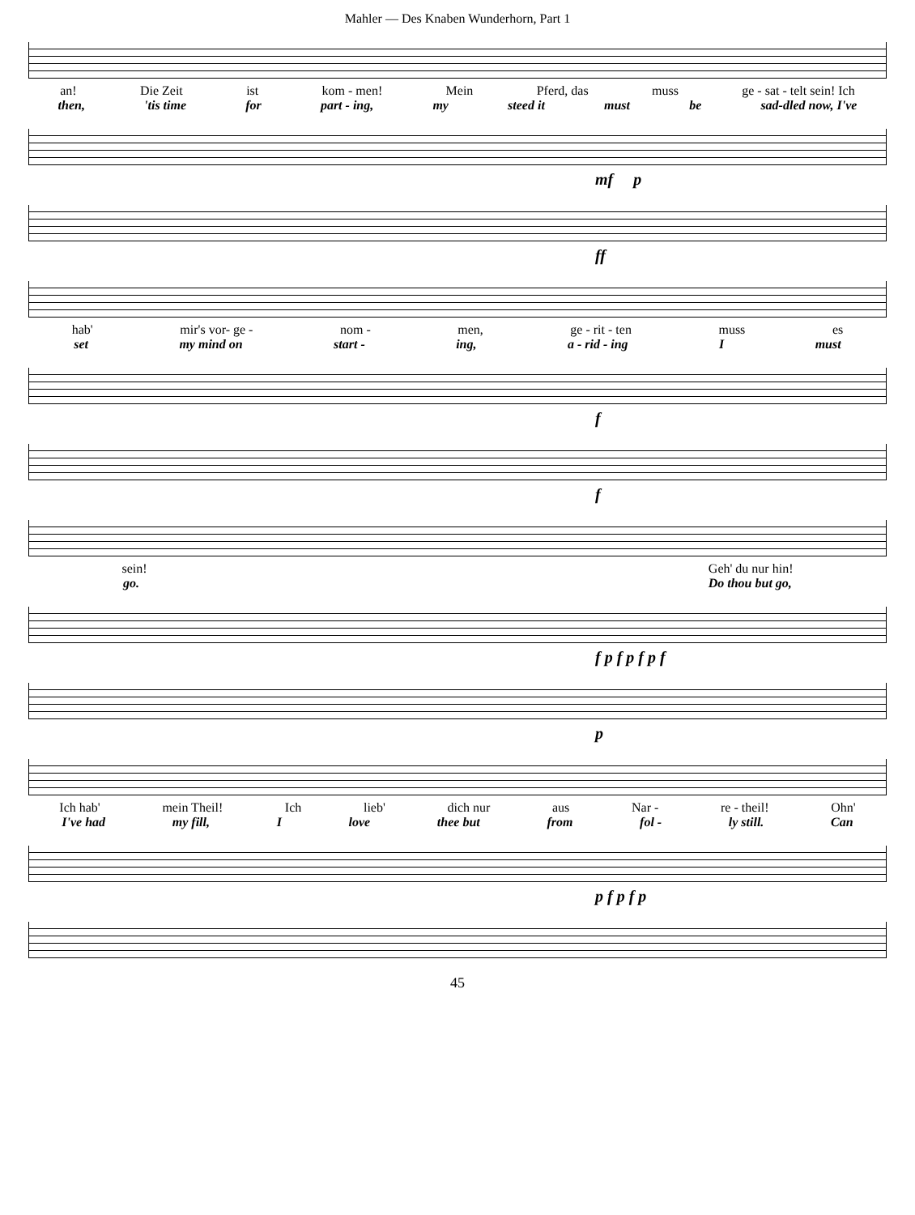Mahler — Des Knaben Wunderhorn, Part 1
an! Die Zeit ist kom - men! Mein Pferd, das muss ge - sat - telt sein! Ich
then, 'tis time for part - ing, my steed it must be sad-dled now, I've
mf p
ff
hab' mir's vor- ge - nom - men, ge - rit - ten muss es
set my mind on start - ing, a - rid - ing I must
f
f
sein! Geh' du nur hin!
go. Do thou but go,
f p f p f p f
p
Ich hab' mein Theil! Ich lieb' dich nur aus Nar - re - theil! Ohn'
I've had my fill, I love thee but from fol - ly still. Can
p f p f p
45